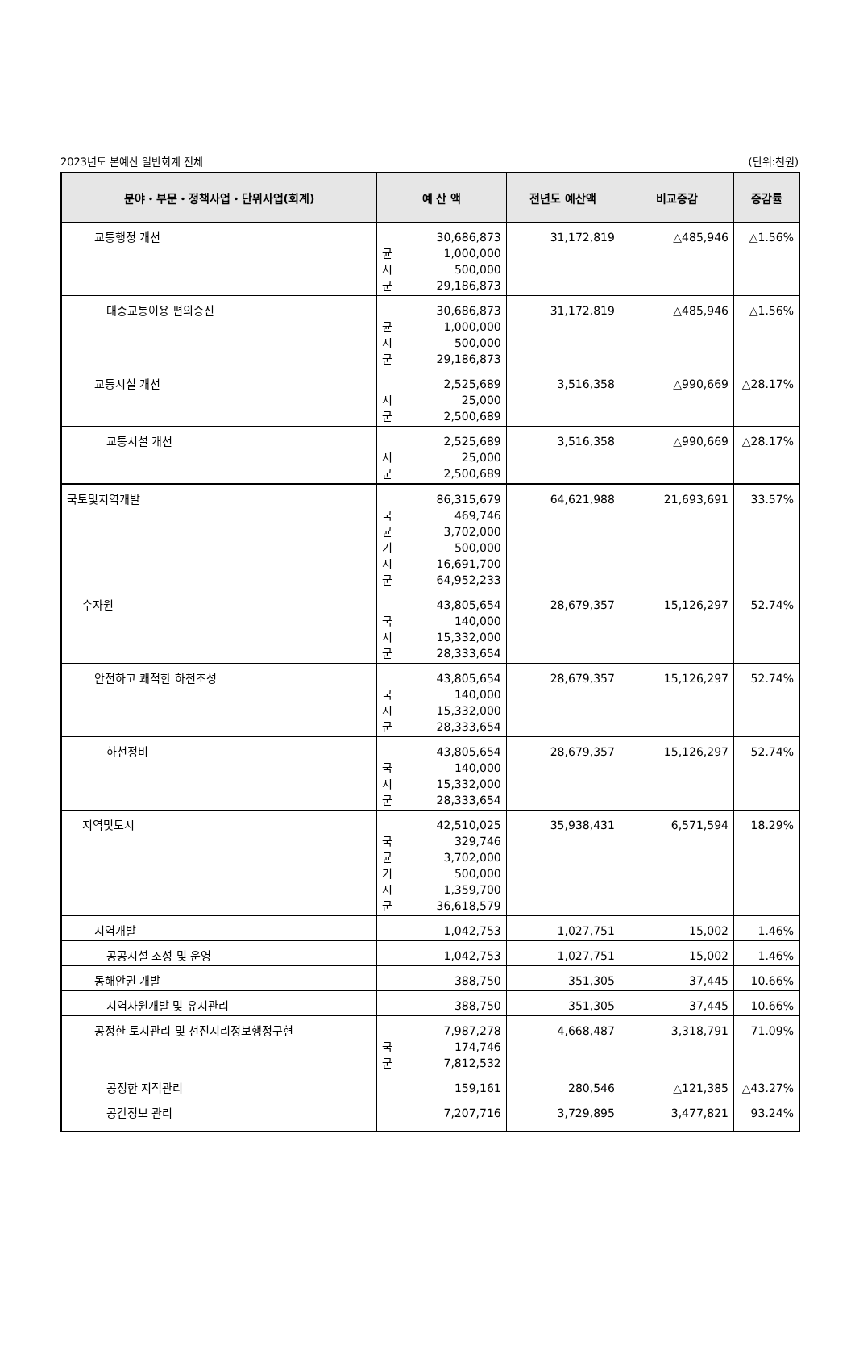2023년도 본예산 일반회계 전체 (단위:천원)
| 분야・부문・정책사업・단위사업(회계) | 예 산 액 | 전년도 예산액 | 비교증감 | 증감률 |
| --- | --- | --- | --- | --- |
| 교통행정 개선 | 30,686,873 균 1,000,000 시 500,000 군 29,186,873 | 31,172,819 | △485,946 | △1.56% |
| 대중교통이용 편의증진 | 30,686,873 균 1,000,000 시 500,000 군 29,186,873 | 31,172,819 | △485,946 | △1.56% |
| 교통시설 개선 | 2,525,689 시 25,000 군 2,500,689 | 3,516,358 | △990,669 | △28.17% |
| 교통시설 개선 | 2,525,689 시 25,000 군 2,500,689 | 3,516,358 | △990,669 | △28.17% |
| 국토및지역개발 | 86,315,679 국 469,746 균 3,702,000 기 500,000 시 16,691,700 군 64,952,233 | 64,621,988 | 21,693,691 | 33.57% |
| 수자원 | 43,805,654 국 140,000 시 15,332,000 군 28,333,654 | 28,679,357 | 15,126,297 | 52.74% |
| 안전하고 쾌적한 하천조성 | 43,805,654 국 140,000 시 15,332,000 군 28,333,654 | 28,679,357 | 15,126,297 | 52.74% |
| 하천정비 | 43,805,654 국 140,000 시 15,332,000 군 28,333,654 | 28,679,357 | 15,126,297 | 52.74% |
| 지역및도시 | 42,510,025 국 329,746 균 3,702,000 기 500,000 시 1,359,700 군 36,618,579 | 35,938,431 | 6,571,594 | 18.29% |
| 지역개발 | 1,042,753 | 1,027,751 | 15,002 | 1.46% |
| 공공시설 조성 및 운영 | 1,042,753 | 1,027,751 | 15,002 | 1.46% |
| 동해안권 개발 | 388,750 | 351,305 | 37,445 | 10.66% |
| 지역자원개발 및 유지관리 | 388,750 | 351,305 | 37,445 | 10.66% |
| 공정한 토지관리 및 선진지리정보행정구현 | 7,987,278 국 174,746 군 7,812,532 | 4,668,487 | 3,318,791 | 71.09% |
| 공정한 지적관리 | 159,161 | 280,546 | △121,385 | △43.27% |
| 공간정보 관리 | 7,207,716 | 3,729,895 | 3,477,821 | 93.24% |